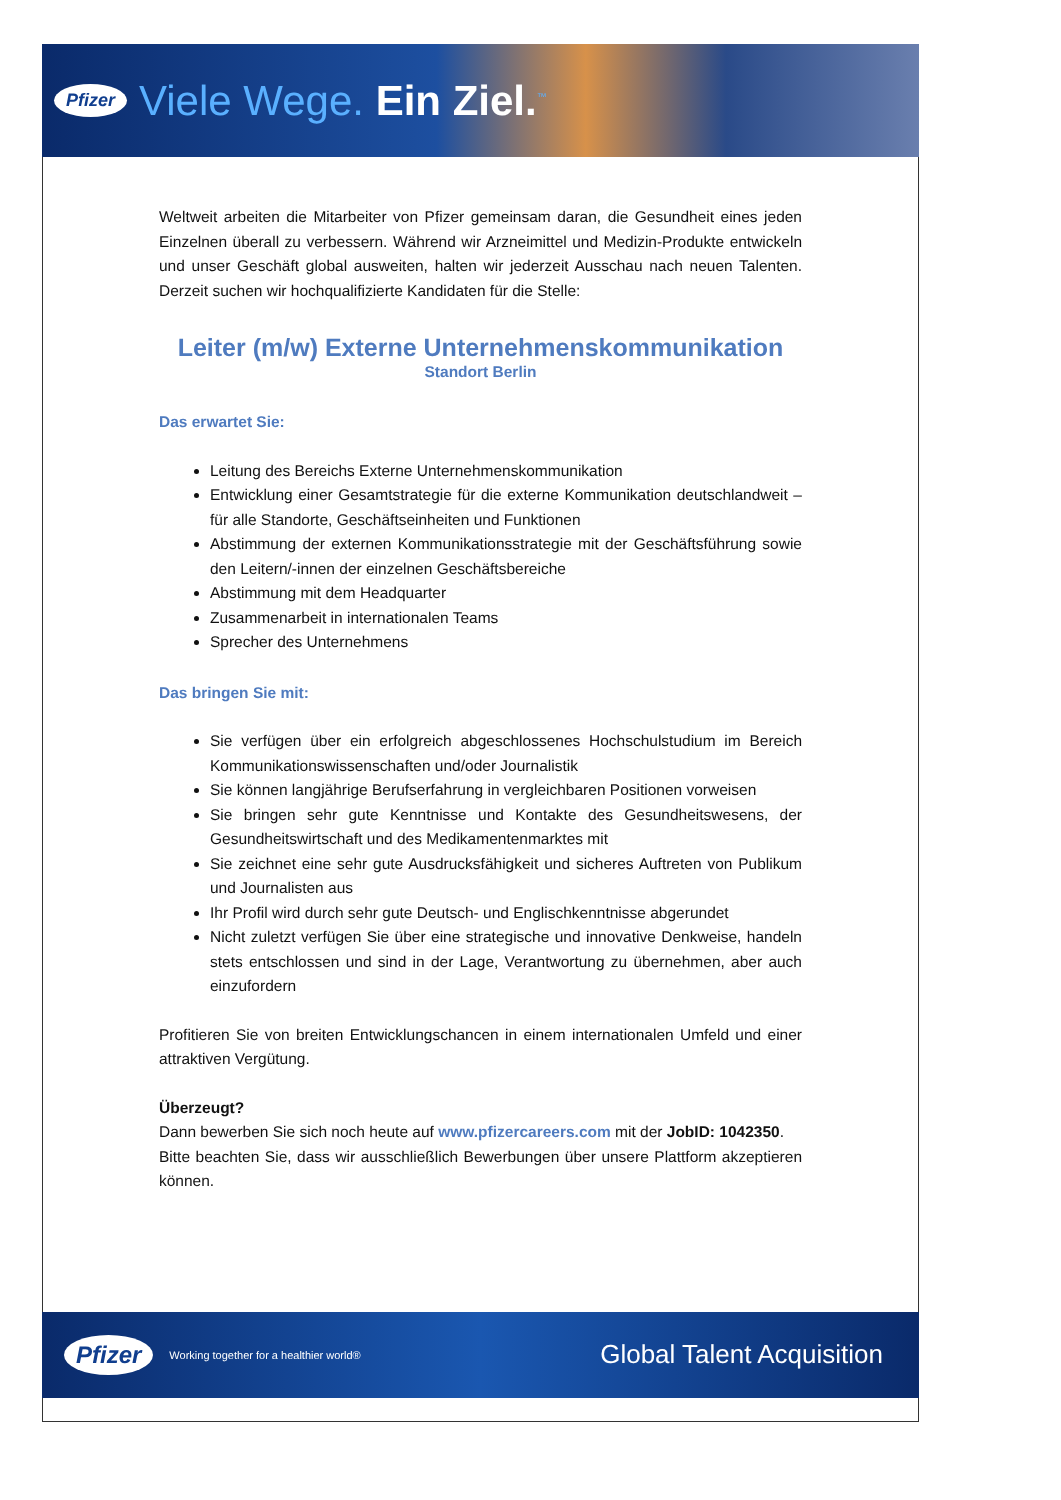Pfizer Viele Wege. Ein Ziel.<sup>™</sup>
Weltweit arbeiten die Mitarbeiter von Pfizer gemeinsam daran, die Gesundheit eines jeden Einzelnen überall zu verbessern. Während wir Arzneimittel und Medizin-Produkte entwickeln und unser Geschäft global ausweiten, halten wir jederzeit Ausschau nach neuen Talenten. Derzeit suchen wir hochqualifizierte Kandidaten für die Stelle:
Leiter (m/w) Externe Unternehmenskommunikation
Standort Berlin
Das erwartet Sie:
Leitung des Bereichs Externe Unternehmenskommunikation
Entwicklung einer Gesamtstrategie für die externe Kommunikation deutschlandweit – für alle Standorte, Geschäftseinheiten und Funktionen
Abstimmung der externen Kommunikationsstrategie mit der Geschäftsführung sowie den Leitern/-innen der einzelnen Geschäftsbereiche
Abstimmung mit dem Headquarter
Zusammenarbeit in internationalen Teams
Sprecher des Unternehmens
Das bringen Sie mit:
Sie verfügen über ein erfolgreich abgeschlossenes Hochschulstudium im Bereich Kommunikationswissenschaften und/oder Journalistik
Sie können langjährige Berufserfahrung in vergleichbaren Positionen vorweisen
Sie bringen sehr gute Kenntnisse und Kontakte des Gesundheitswesens, der Gesundheitswirtschaft und des Medikamentenmarktes mit
Sie zeichnet eine sehr gute Ausdrucksfähigkeit und sicheres Auftreten von Publikum und Journalisten aus
Ihr Profil wird durch sehr gute Deutsch- und Englischkenntnisse abgerundet
Nicht zuletzt verfügen Sie über eine strategische und innovative Denkweise, handeln stets entschlossen und sind in der Lage, Verantwortung zu übernehmen, aber auch einzufordern
Profitieren Sie von breiten Entwicklungschancen in einem internationalen Umfeld und einer attraktiven Vergütung.
Überzeugt?
Dann bewerben Sie sich noch heute auf www.pfizercareers.com mit der JobID: 1042350.
Bitte beachten Sie, dass wir ausschließlich Bewerbungen über unsere Plattform akzeptieren können.
Pfizer Working together for a healthier world® Global Talent Acquisition